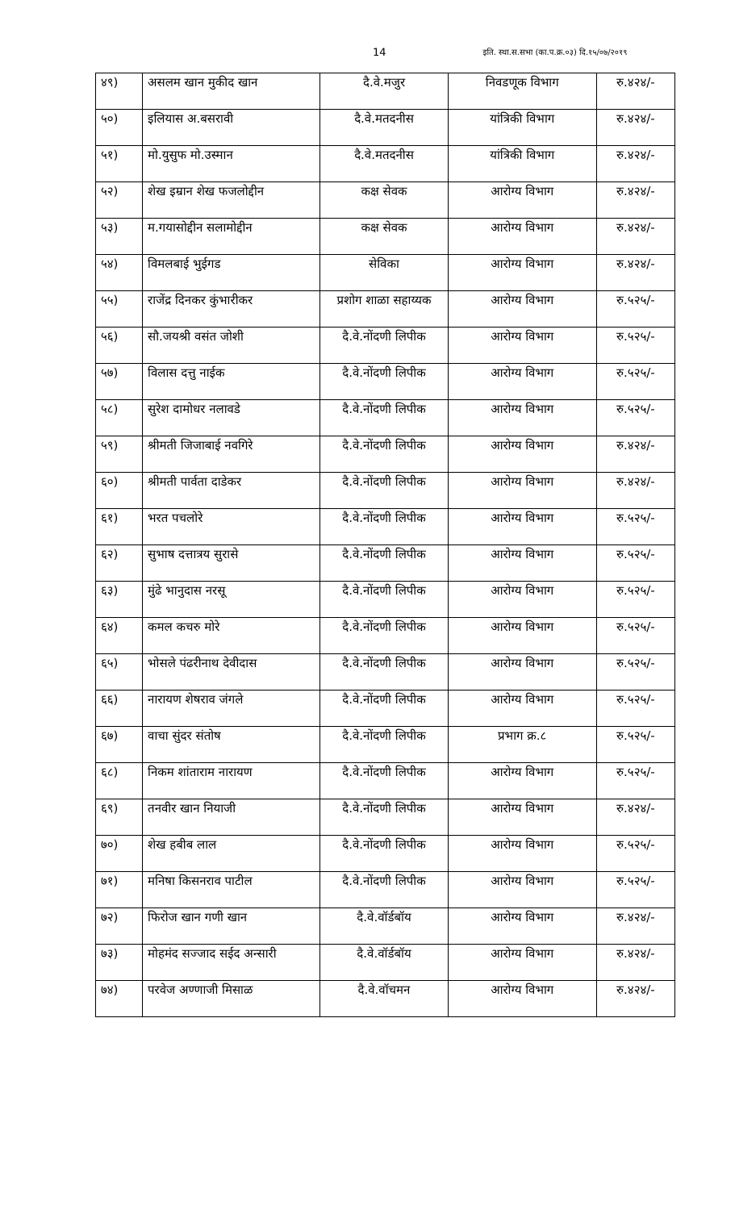14 इति. स्था.स.सभा (का.प.क्र.०३) दि.१५/०७/२०१९
| ४९) | असलम खान मुकीद खान | दै.वे.मजुर | निवडणूक विभाग | रु.४२४/- |
| ५०) | इलियास अ.बसरावी | दै.वे.मतदनीस | यांत्रिकी विभाग | रु.४२४/- |
| ५१) | मो.युसुफ मो.उस्मान | दै.वे.मतदनीस | यांत्रिकी विभाग | रु.४२४/- |
| ५२) | शेख इम्रान शेख फजलोद्दीन | कक्ष सेवक | आरोग्य विभाग | रु.४२४/- |
| ५३) | म.गयासोद्दीन सलामोद्दीन | कक्ष सेवक | आरोग्य विभाग | रु.४२४/- |
| ५४) | विमलबाई भुईगड | सेविका | आरोग्य विभाग | रु.४२४/- |
| ५५) | राजेंद्र दिनकर कुंभारीकर | प्रशोग शाळा सहाय्यक | आरोग्य विभाग | रु.५२५/- |
| ५६) | सौ.जयश्री वसंत जोशी | दै.वे.नोंदणी लिपीक | आरोग्य विभाग | रु.५२५/- |
| ५७) | विलास दत्तु नाईक | दै.वे.नोंदणी लिपीक | आरोग्य विभाग | रु.५२५/- |
| ५८) | सुरेश दामोधर नलावडे | दै.वे.नोंदणी लिपीक | आरोग्य विभाग | रु.५२५/- |
| ५९) | श्रीमती जिजाबाई नवगिरे | दै.वे.नोंदणी लिपीक | आरोग्य विभाग | रु.४२४/- |
| ६०) | श्रीमती पार्वता दाडेकर | दै.वे.नोंदणी लिपीक | आरोग्य विभाग | रु.४२४/- |
| ६१) | भरत पचलोरे | दै.वे.नोंदणी लिपीक | आरोग्य विभाग | रु.५२५/- |
| ६२) | सुभाष दत्तात्रय सुरासे | दै.वे.नोंदणी लिपीक | आरोग्य विभाग | रु.५२५/- |
| ६३) | मुंढे भानुदास नरसू | दै.वे.नोंदणी लिपीक | आरोग्य विभाग | रु.५२५/- |
| ६४) | कमल कचरु मोरे | दै.वे.नोंदणी लिपीक | आरोग्य विभाग | रु.५२५/- |
| ६५) | भोसले पंढरीनाथ देवीदास | दै.वे.नोंदणी लिपीक | आरोग्य विभाग | रु.५२५/- |
| ६६) | नारायण शेषराव जंगले | दै.वे.नोंदणी लिपीक | आरोग्य विभाग | रु.५२५/- |
| ६७) | वाचा सुंदर संतोष | दै.वे.नोंदणी लिपीक | प्रभाग क्र.८ | रु.५२५/- |
| ६८) | निकम शांताराम नारायण | दै.वे.नोंदणी लिपीक | आरोग्य विभाग | रु.५२५/- |
| ६९) | तनवीर खान नियाजी | दै.वे.नोंदणी लिपीक | आरोग्य विभाग | रु.४२४/- |
| ७०) | शेख हबीब लाल | दै.वे.नोंदणी लिपीक | आरोग्य विभाग | रु.५२५/- |
| ७१) | मनिषा किसनराव पाटील | दै.वे.नोंदणी लिपीक | आरोग्य विभाग | रु.५२५/- |
| ७२) | फिरोज खान गणी खान | दै.वे.वॉर्डबॉय | आरोग्य विभाग | रु.४२४/- |
| ७३) | मोहमंद सज्जाद सईद अन्सारी | दै.वे.वॉर्डबॉय | आरोग्य विभाग | रु.४२४/- |
| ७४) | परवेज अण्णाजी मिसाळ | दै.वे.वॉचमन | आरोग्य विभाग | रु.४२४/- |